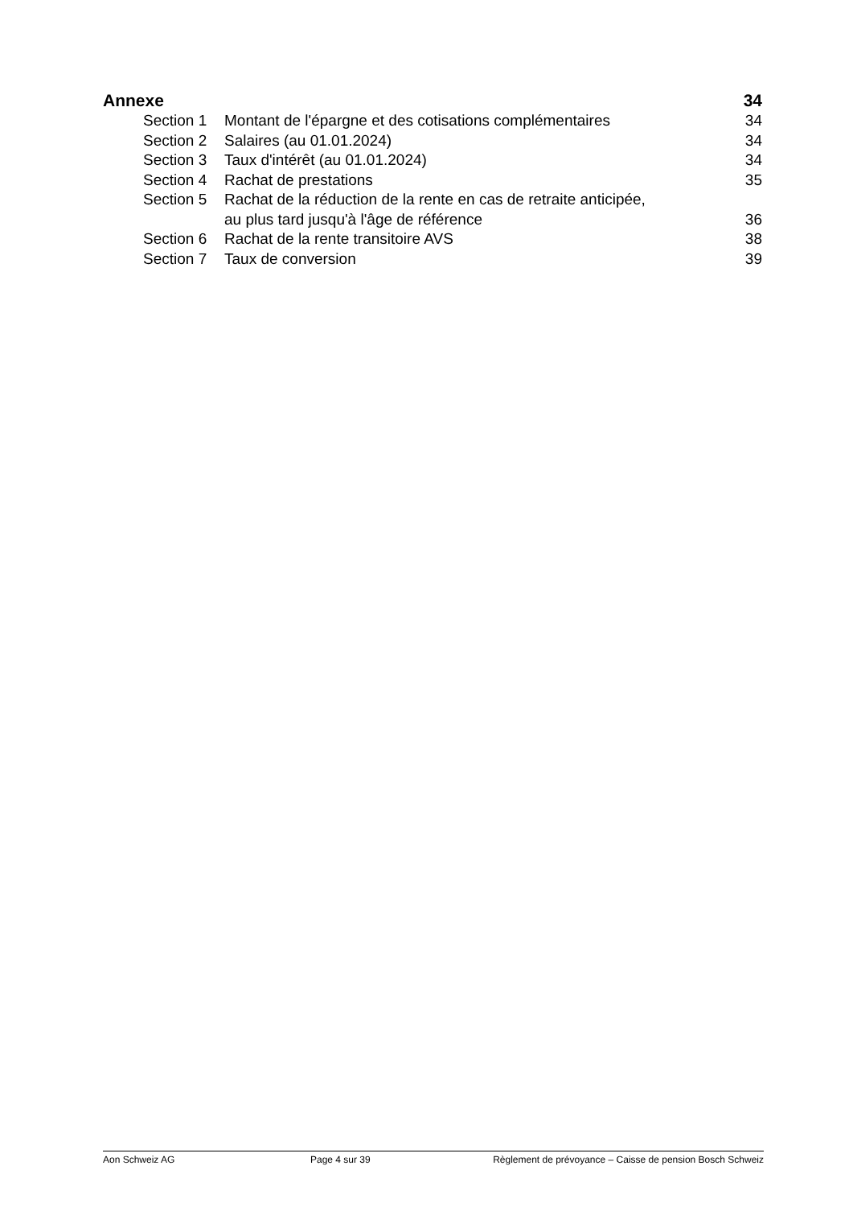Annexe 34
Section 1 Montant de l'épargne et des cotisations complémentaires 34
Section 2 Salaires (au 01.01.2024) 34
Section 3 Taux d'intérêt (au 01.01.2024) 34
Section 4 Rachat de prestations 35
Section 5 Rachat de la réduction de la rente en cas de retraite anticipée,
au plus tard jusqu'à l'âge de référence 36
Section 6 Rachat de la rente transitoire AVS 38
Section 7 Taux de conversion 39
Aon Schweiz AG Page 4 sur 39 Règlement de prévoyance – Caisse de pension Bosch Schweiz